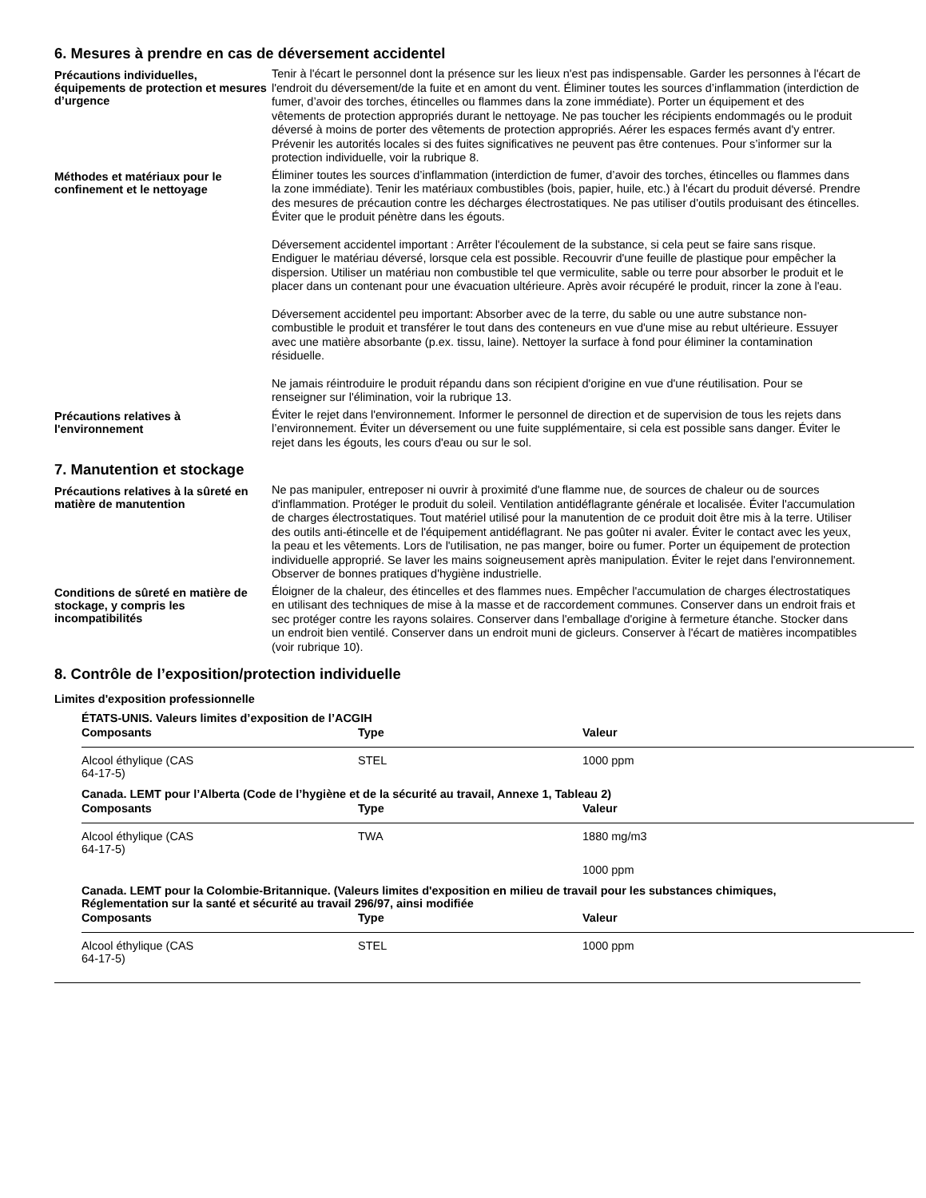6. Mesures à prendre en cas de déversement accidentel
Précautions individuelles, équipements de protection et mesures d’urgence
Tenir à l'écart le personnel dont la présence sur les lieux n'est pas indispensable. Garder les personnes à l'écart de l'endroit du déversement/de la fuite et en amont du vent. Éliminer toutes les sources d’inflammation (interdiction de fumer, d’avoir des torches, étincelles ou flammes dans la zone immédiate). Porter un équipement et des vêtements de protection appropriés durant le nettoyage. Ne pas toucher les récipients endommagés ou le produit déversé à moins de porter des vêtements de protection appropriés. Aérer les espaces fermés avant d'y entrer. Prévenir les autorités locales si des fuites significatives ne peuvent pas être contenues. Pour s’informer sur la protection individuelle, voir la rubrique 8.
Méthodes et matériaux pour le confinement et le nettoyage
Éliminer toutes les sources d’inflammation (interdiction de fumer, d’avoir des torches, étincelles ou flammes dans la zone immédiate). Tenir les matériaux combustibles (bois, papier, huile, etc.) à l'écart du produit déversé. Prendre des mesures de précaution contre les décharges électrostatiques. Ne pas utiliser d'outils produisant des étincelles. Éviter que le produit pénètre dans les égouts.
Déversement accidentel important : Arrêter l'écoulement de la substance, si cela peut se faire sans risque. Endiguer le matériau déversé, lorsque cela est possible. Recouvrir d'une feuille de plastique pour empêcher la dispersion. Utiliser un matériau non combustible tel que vermiculite, sable ou terre pour absorber le produit et le placer dans un contenant pour une évacuation ultérieure. Après avoir récupéré le produit, rincer la zone à l'eau.
Déversement accidentel peu important: Absorber avec de la terre, du sable ou une autre substance non-combustible le produit et transférer le tout dans des conteneurs en vue d'une mise au rebut ultérieure. Essuyer avec une matière absorbante (p.ex. tissu, laine). Nettoyer la surface à fond pour éliminer la contamination résiduelle.
Ne jamais réintroduire le produit répandu dans son récipient d'origine en vue d'une réutilisation. Pour se renseigner sur l'élimination, voir la rubrique 13.
Précautions relatives à l'environnement
Éviter le rejet dans l'environnement. Informer le personnel de direction et de supervision de tous les rejets dans l’environnement. Éviter un déversement ou une fuite supplémentaire, si cela est possible sans danger. Éviter le rejet dans les égouts, les cours d'eau ou sur le sol.
7. Manutention et stockage
Précautions relatives à la sûreté en matière de manutention
Ne pas manipuler, entreposer ni ouvrir à proximité d'une flamme nue, de sources de chaleur ou de sources d'inflammation. Protéger le produit du soleil. Ventilation antidéflagrante générale et localisée. Éviter l'accumulation de charges électrostatiques. Tout matériel utilisé pour la manutention de ce produit doit être mis à la terre. Utiliser des outils anti-étincelle et de l'équipement antidéflagrant. Ne pas goûter ni avaler. Éviter le contact avec les yeux, la peau et les vêtements. Lors de l'utilisation, ne pas manger, boire ou fumer. Porter un équipement de protection individuelle approprié. Se laver les mains soigneusement après manipulation. Éviter le rejet dans l'environnement. Observer de bonnes pratiques d'hygiène industrielle.
Conditions de sûreté en matière de stockage, y compris les incompatibilités
Éloigner de la chaleur, des étincelles et des flammes nues. Empêcher l'accumulation de charges électrostatiques en utilisant des techniques de mise à la masse et de raccordement communes. Conserver dans un endroit frais et sec protéger contre les rayons solaires. Conserver dans l'emballage d'origine à fermeture étanche. Stocker dans un endroit bien ventilé. Conserver dans un endroit muni de gicleurs. Conserver à l'écart de matières incompatibles (voir rubrique 10).
8. Contrôle de l’exposition/protection individuelle
Limites d'exposition professionnelle
ÉTATS-UNIS. Valeurs limites d’exposition de l’ACGIH
| Composants | Type | Valeur |
| --- | --- | --- |
| Alcool éthylique (CAS 64-17-5) | STEL | 1000 ppm |
Canada. LEMT pour l’Alberta (Code de l’hygiène et de la sécurité au travail, Annexe 1, Tableau 2)
| Composants | Type | Valeur |
| --- | --- | --- |
| Alcool éthylique (CAS 64-17-5) | TWA | 1880 mg/m3 |
| | | 1000 ppm |
Canada. LEMT pour la Colombie-Britannique. (Valeurs limites d'exposition en milieu de travail pour les substances chimiques, Réglementation sur la santé et sécurité au travail 296/97, ainsi modifiée
| Composants | Type | Valeur |
| --- | --- | --- |
| Alcool éthylique (CAS 64-17-5) | STEL | 1000 ppm |